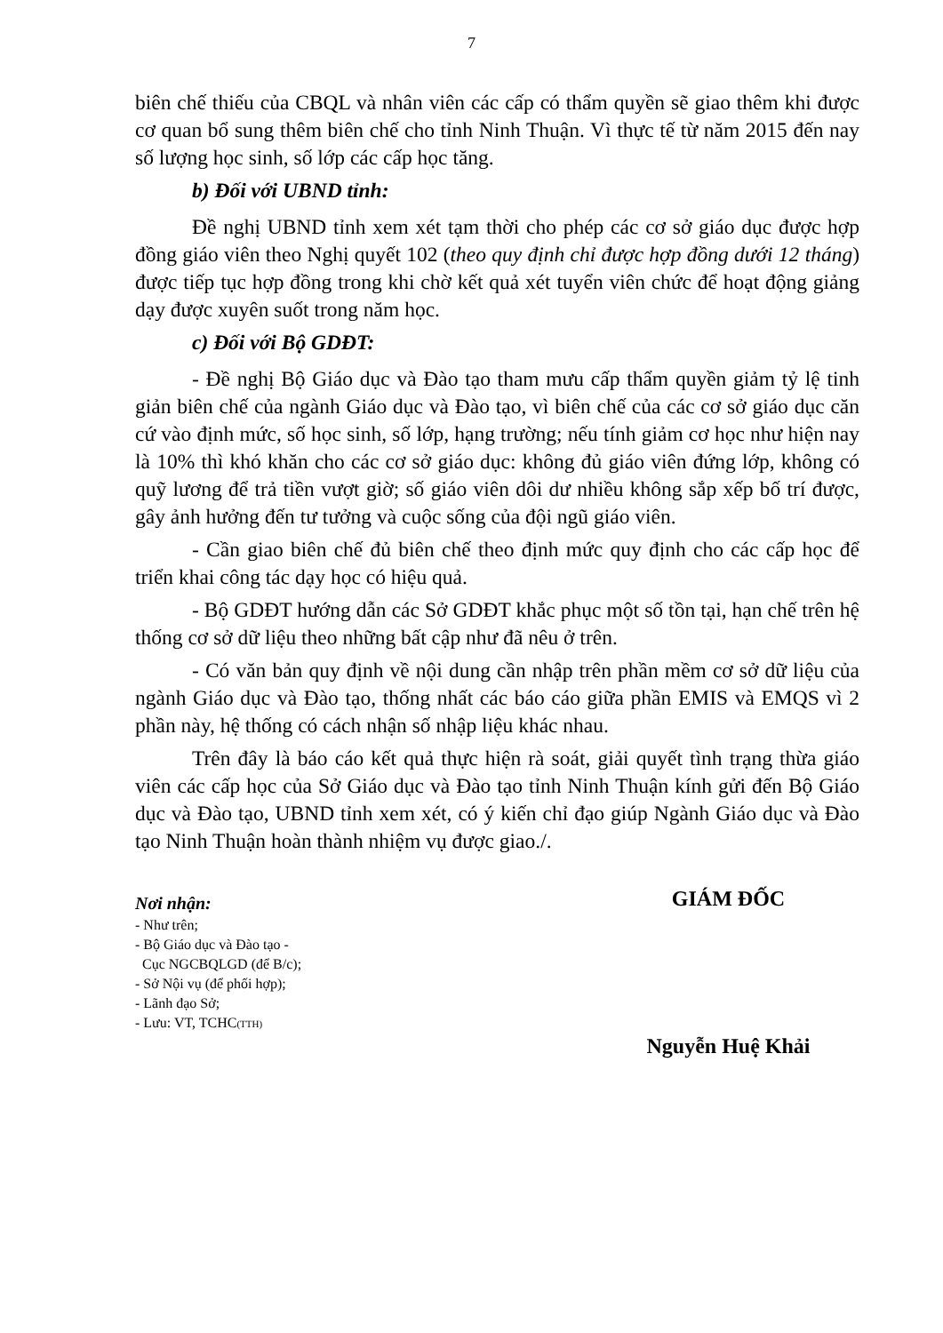7
biên chế thiếu của CBQL và nhân viên các cấp có thẩm quyền sẽ giao thêm khi được cơ quan bổ sung thêm biên chế cho tỉnh Ninh Thuận. Vì thực tế từ năm 2015 đến nay số lượng học sinh, số lớp các cấp học tăng.
b) Đối với UBND tỉnh:
Đề nghị UBND tỉnh xem xét tạm thời cho phép các cơ sở giáo dục được hợp đồng giáo viên theo Nghị quyết 102 (theo quy định chỉ được hợp đồng dưới 12 tháng) được tiếp tục hợp đồng trong khi chờ kết quả xét tuyển viên chức để hoạt động giảng dạy được xuyên suốt trong năm học.
c) Đối với Bộ GDĐT:
- Đề nghị Bộ Giáo dục và Đào tạo tham mưu cấp thẩm quyền giảm tỷ lệ tinh giản biên chế của ngành Giáo dục và Đào tạo, vì biên chế của các cơ sở giáo dục căn cứ vào định mức, số học sinh, số lớp, hạng trường; nếu tính giảm cơ học như hiện nay là 10% thì khó khăn cho các cơ sở giáo dục: không đủ giáo viên đứng lớp, không có quỹ lương để trả tiền vượt giờ; số giáo viên dôi dư nhiều không sắp xếp bố trí được, gây ảnh hưởng đến tư tưởng và cuộc sống của đội ngũ giáo viên.
- Cần giao biên chế đủ biên chế theo định mức quy định cho các cấp học để triển khai công tác dạy học có hiệu quả.
- Bộ GDĐT hướng dẫn các Sở GDĐT khắc phục một số tồn tại, hạn chế trên hệ thống cơ sở dữ liệu theo những bất cập như đã nêu ở trên.
- Có văn bản quy định về nội dung cần nhập trên phần mềm cơ sở dữ liệu của ngành Giáo dục và Đào tạo, thống nhất các báo cáo giữa phần EMIS và EMQS vì 2 phần này, hệ thống có cách nhận số nhập liệu khác nhau.
Trên đây là báo cáo kết quả thực hiện rà soát, giải quyết tình trạng thừa giáo viên các cấp học của Sở Giáo dục và Đào tạo tỉnh Ninh Thuận kính gửi đến Bộ Giáo dục và Đào tạo, UBND tỉnh xem xét, có ý kiến chỉ đạo giúp Ngành Giáo dục và Đào tạo Ninh Thuận hoàn thành nhiệm vụ được giao./.
Nơi nhận:
- Như trên;
- Bộ Giáo dục và Đào tạo -
Cục NGCBQLGD (để B/c);
- Sở Nội vụ (để phối hợp);
- Lãnh đạo Sở;
- Lưu: VT, TCHC(TTH)
GIÁM ĐỐC
Nguyễn Huệ Khải